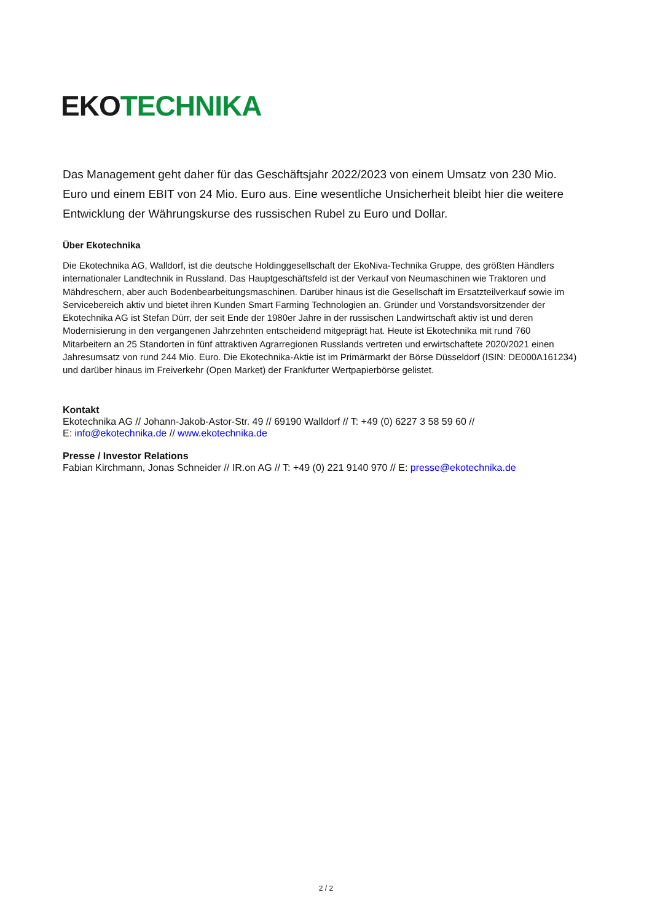EKO TECHNIKA
Das Management geht daher für das Geschäftsjahr 2022/2023 von einem Umsatz von 230 Mio. Euro und einem EBIT von 24 Mio. Euro aus. Eine wesentliche Unsicherheit bleibt hier die weitere Entwicklung der Währungskurse des russischen Rubel zu Euro und Dollar.
Über Ekotechnika
Die Ekotechnika AG, Walldorf, ist die deutsche Holdinggesellschaft der EkoNiva-Technika Gruppe, des größten Händlers internationaler Landtechnik in Russland. Das Hauptgeschäftsfeld ist der Verkauf von Neumaschinen wie Traktoren und Mähdreschern, aber auch Bodenbearbeitungsmaschinen. Darüber hinaus ist die Gesellschaft im Ersatzteilverkauf sowie im Servicebereich aktiv und bietet ihren Kunden Smart Farming Technologien an. Gründer und Vorstandsvorsitzender der Ekotechnika AG ist Stefan Dürr, der seit Ende der 1980er Jahre in der russischen Landwirtschaft aktiv ist und deren Modernisierung in den vergangenen Jahrzehnten entscheidend mitgeprägt hat. Heute ist Ekotechnika mit rund 760 Mitarbeitern an 25 Standorten in fünf attraktiven Agrarregionen Russlands vertreten und erwirtschaftete 2020/2021 einen Jahresumsatz von rund 244 Mio. Euro. Die Ekotechnika-Aktie ist im Primärmarkt der Börse Düsseldorf (ISIN: DE000A161234) und darüber hinaus im Freiverkehr (Open Market) der Frankfurter Wertpapierbörse gelistet.
Kontakt
Ekotechnika AG // Johann-Jakob-Astor-Str. 49 // 69190 Walldorf // T: +49 (0) 6227 3 58 59 60 //
E: info@ekotechnika.de // www.ekotechnika.de
Presse / Investor Relations
Fabian Kirchmann, Jonas Schneider // IR.on AG // T: +49 (0) 221 9140 970 // E: presse@ekotechnika.de
2 / 2